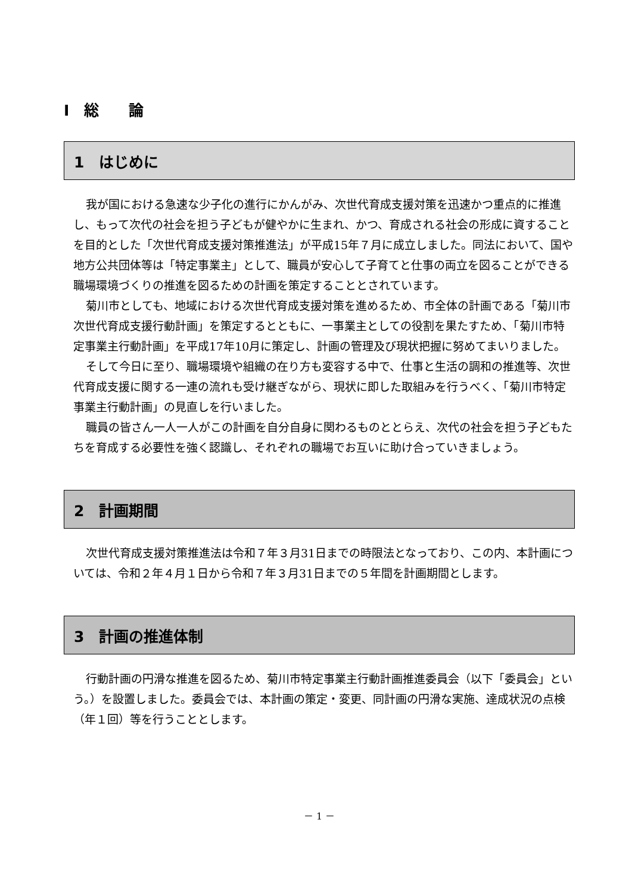Ⅰ　総　　論
1　はじめに
我が国における急速な少子化の進行にかんがみ、次世代育成支援対策を迅速かつ重点的に推進し、もって次代の社会を担う子どもが健やかに生まれ、かつ、育成される社会の形成に資することを目的とした「次世代育成支援対策推進法」が平成15年７月に成立しました。同法において、国や地方公共団体等は「特定事業主」として、職員が安心して子育てと仕事の両立を図ることができる職場環境づくりの推進を図るための計画を策定することとされています。
菊川市としても、地域における次世代育成支援対策を進めるため、市全体の計画である「菊川市次世代育成支援行動計画」を策定するとともに、一事業主としての役割を果たすため、「菊川市特定事業主行動計画」を平成17年10月に策定し、計画の管理及び現状把握に努めてまいりました。
そして今日に至り、職場環境や組織の在り方も変容する中で、仕事と生活の調和の推進等、次世代育成支援に関する一連の流れも受け継ぎながら、現状に即した取組みを行うべく、「菊川市特定事業主行動計画」の見直しを行いました。
職員の皆さん一人一人がこの計画を自分自身に関わるものととらえ、次代の社会を担う子どもたちを育成する必要性を強く認識し、それぞれの職場でお互いに助け合っていきましょう。
2　計画期間
次世代育成支援対策推進法は令和７年３月31日までの時限法となっており、この内、本計画については、令和２年４月１日から令和７年３月31日までの５年間を計画期間とします。
3　計画の推進体制
行動計画の円滑な推進を図るため、菊川市特定事業主行動計画推進委員会（以下「委員会」という。）を設置しました。委員会では、本計画の策定・変更、同計画の円滑な実施、達成状況の点検（年１回）等を行うこととします。
－ 1 －